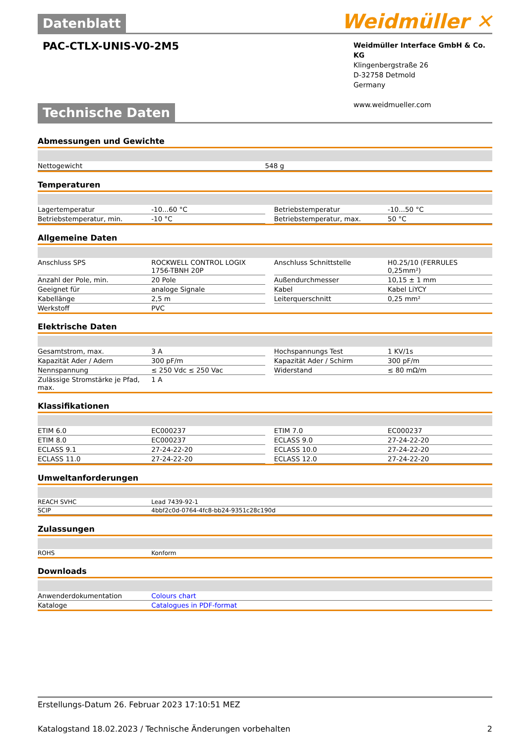Datenblatt
Weidmüller ✕
PAC-CTLX-UNIS-V0-2M5
Weidmüller Interface GmbH & Co. KG
Klingenbergstraße 26
D-32758 Detmold
Germany
www.weidmueller.com
Technische Daten
Abmessungen und Gewichte
| Nettogewicht | 548 g |
Temperaturen
| Lagertemperatur | -10...60 °C | | Betriebstemperatur | -10...50 °C |
| Betriebstemperatur, min. | -10 °C | | Betriebstemperatur, max. | 50 °C |
Allgemeine Daten
| Anschluss SPS | ROCKWELL CONTROL LOGIX 1756-TBNH 20P | | Anschluss Schnittstelle | H0.25/10 (FERRULES 0,25mm²) |
| Anzahl der Pole, min. | 20 Pole | | Außendurchmesser | 10,15 ± 1 mm |
| Geeignet für | analoge Signale | | Kabel | Kabel LiYCY |
| Kabellänge | 2,5 m | | Leiterquerschnitt | 0,25 mm² |
| Werkstoff | PVC | | | |
Elektrische Daten
| Gesamtstrom, max. | 3 A | | Hochspannungs Test | 1 KV/1s |
| Kapazität Ader / Adern | 300 pF/m | | Kapazität Ader / Schirm | 300 pF/m |
| Nennspannung | ≤ 250 Vdc ≤ 250 Vac | | Widerstand | ≤ 80 mΩ/m |
| Zulässige Stromstärke je Pfad, max. | 1 A | | | |
Klassifikationen
| ETIM 6.0 | EC000237 | | ETIM 7.0 | EC000237 |
| ETIM 8.0 | EC000237 | | ECLASS 9.0 | 27-24-22-20 |
| ECLASS 9.1 | 27-24-22-20 | | ECLASS 10.0 | 27-24-22-20 |
| ECLASS 11.0 | 27-24-22-20 | | ECLASS 12.0 | 27-24-22-20 |
Umweltanforderungen
| REACH SVHC | Lead 7439-92-1 |
| SCIP | 4bbf2c0d-0764-4fc8-bb24-9351c28c190d |
Zulassungen
| ROHS | Konform |
Downloads
| Anwenderdokumentation | Colours chart |
| Kataloge | Catalogues in PDF-format |
Erstellungs-Datum 26. Februar 2023 17:10:51 MEZ
Katalogstand 18.02.2023 / Technische Änderungen vorbehalten 2